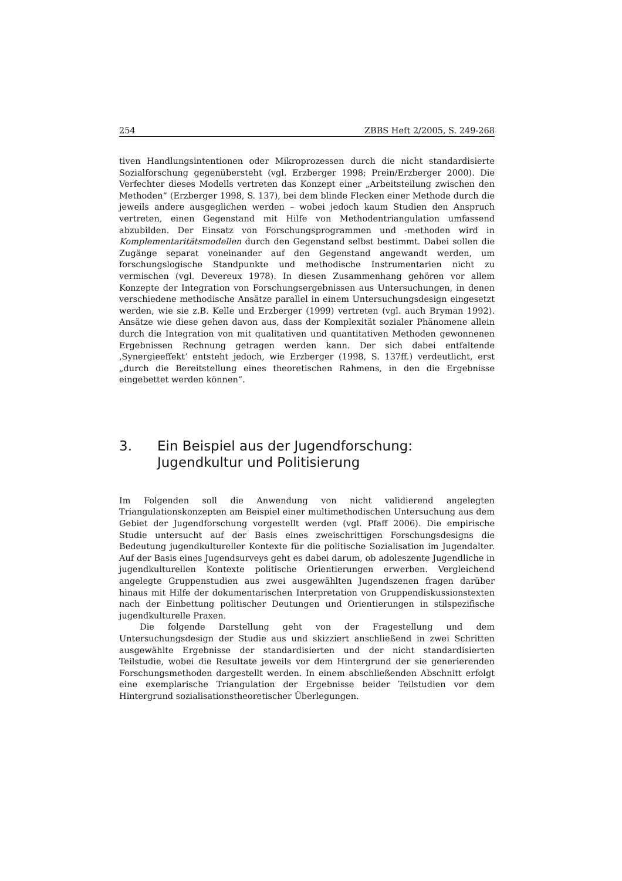254 ZBBS Heft 2/2005, S. 249-268
tiven Handlungsintentionen oder Mikroprozessen durch die nicht standardisierte Sozialforschung gegenübersteht (vgl. Erzberger 1998; Prein/Erzberger 2000). Die Verfechter dieses Modells vertreten das Konzept einer „Arbeitsteilung zwischen den Methoden“ (Erzberger 1998, S. 137), bei dem blinde Flecken einer Methode durch die jeweils andere ausgeglichen werden – wobei jedoch kaum Studien den Anspruch vertreten, einen Gegenstand mit Hilfe von Methodentriangulation umfassend abzubilden. Der Einsatz von Forschungsprogrammen und -methoden wird in Komplementaritätsmodellen durch den Gegenstand selbst bestimmt. Dabei sollen die Zugänge separat voneinander auf den Gegenstand angewandt werden, um forschungslogische Standpunkte und methodische Instrumentarien nicht zu vermischen (vgl. Devereux 1978). In diesen Zusammenhang gehören vor allem Konzepte der Integration von Forschungsergebnissen aus Untersuchungen, in denen verschiedene methodische Ansätze parallel in einem Untersuchungsdesign eingesetzt werden, wie sie z.B. Kelle und Erzberger (1999) vertreten (vgl. auch Bryman 1992). Ansätze wie diese gehen davon aus, dass der Komplexität sozialer Phänomene allein durch die Integration von mit qualitativen und quantitativen Methoden gewonnenen Ergebnissen Rechnung getragen werden kann. Der sich dabei entfaltende ‚Synergieeffekt’ entsteht jedoch, wie Erzberger (1998, S. 137ff.) verdeutlicht, erst „durch die Bereitstellung eines theoretischen Rahmens, in den die Ergebnisse eingebettet werden können“.
3. Ein Beispiel aus der Jugendforschung:
Jugendkultur und Politisierung
Im Folgenden soll die Anwendung von nicht validierend angelegten Triangulationskonzepten am Beispiel einer multimethodischen Untersuchung aus dem Gebiet der Jugendforschung vorgestellt werden (vgl. Pfaff 2006). Die empirische Studie untersucht auf der Basis eines zweischrittigen Forschungsdesigns die Bedeutung jugendkultureller Kontexte für die politische Sozialisation im Jugendalter. Auf der Basis eines Jugendsurveys geht es dabei darum, ob adoleszente Jugendliche in jugendkulturellen Kontexte politische Orientierungen erwerben. Vergleichend angelegte Gruppenstudien aus zwei ausgewählten Jugendszenen fragen darüber hinaus mit Hilfe der dokumentarischen Interpretation von Gruppendiskussionstexten nach der Einbettung politischer Deutungen und Orientierungen in stilspezifische jugendkulturelle Praxen.
Die folgende Darstellung geht von der Fragestellung und dem Untersuchungsdesign der Studie aus und skizziert anschließend in zwei Schritten ausgewählte Ergebnisse der standardisierten und der nicht standardisierten Teilstudie, wobei die Resultate jeweils vor dem Hintergrund der sie generierenden Forschungsmethoden dargestellt werden. In einem abschließenden Abschnitt erfolgt eine exemplarische Triangulation der Ergebnisse beider Teilstudien vor dem Hintergrund sozialisationstheoretischer Überlegungen.